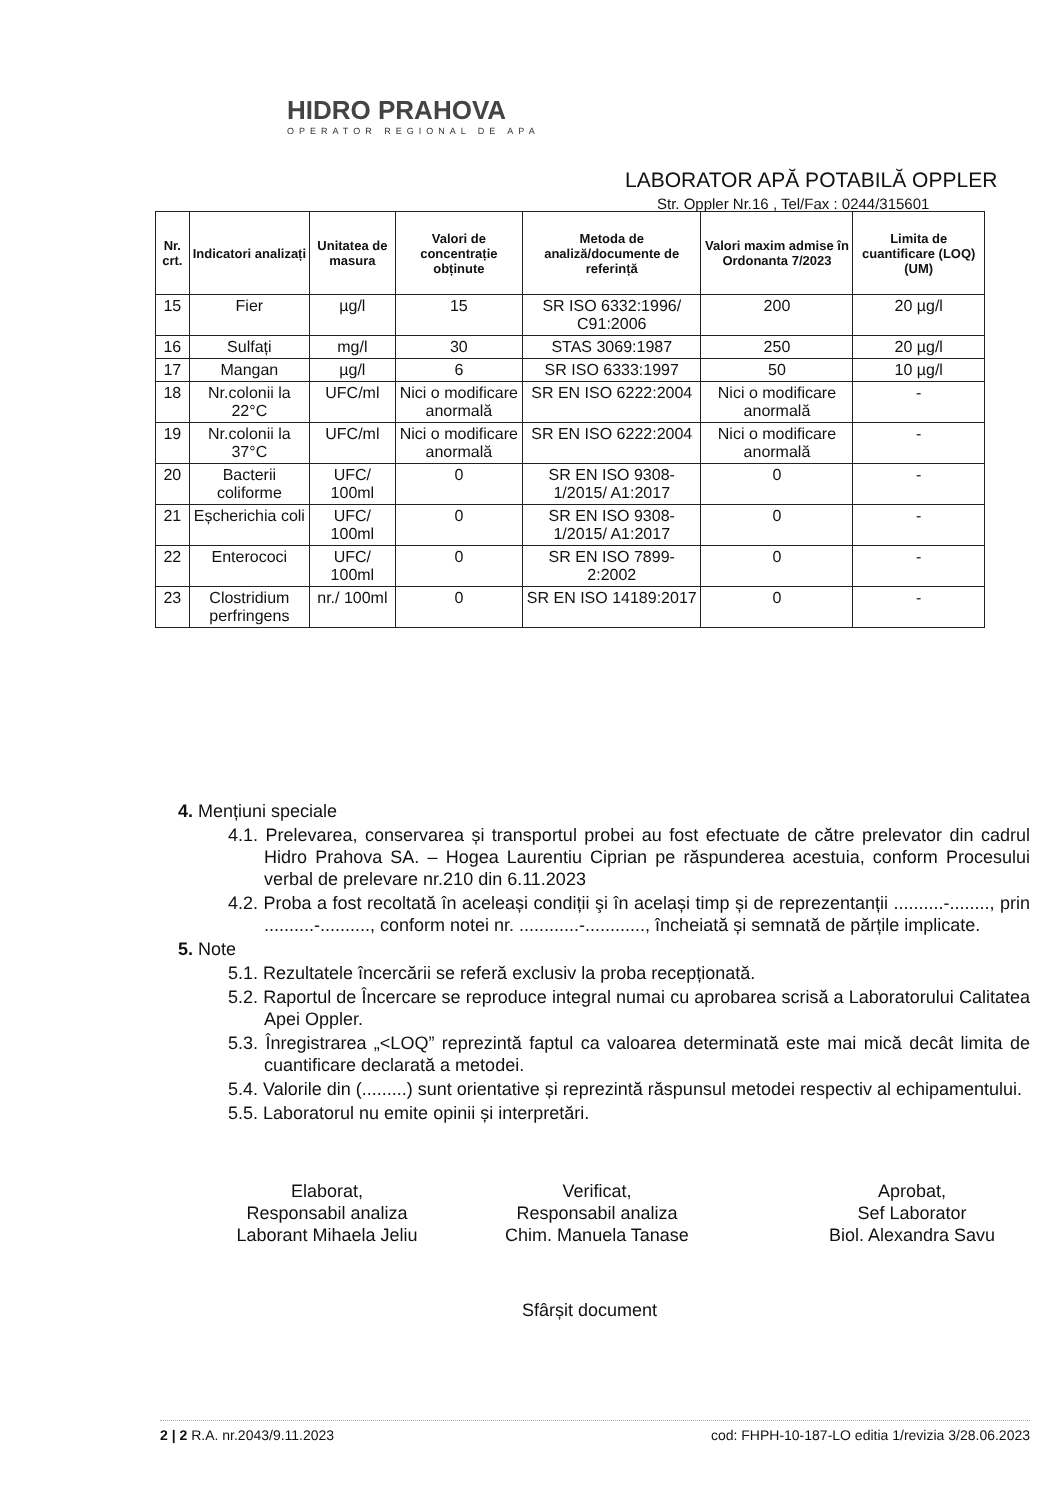HIDRO PRAHOVA
OPERATOR REGIONAL DE APA
LABORATOR APĂ POTABILĂ OPPLER
Str. Oppler Nr.16 , Tel/Fax : 0244/315601
| Nr. crt. | Indicatori analizați | Unitatea de masura | Valori de concentrație obținute | Metoda de analiză/documente de referință | Valori maxim admise în Ordonanta 7/2023 | Limita de cuantificare (LOQ) (UM) |
| --- | --- | --- | --- | --- | --- | --- |
| 15 | Fier | µg/l | 15 | SR ISO 6332:1996/ C91:2006 | 200 | 20 µg/l |
| 16 | Sulfați | mg/l | 30 | STAS 3069:1987 | 250 | 20 µg/l |
| 17 | Mangan | µg/l | 6 | SR ISO 6333:1997 | 50 | 10 µg/l |
| 18 | Nr.colonii la 22°C | UFC/ml | Nici o modificare anormală | SR EN ISO 6222:2004 | Nici o modificare anormală | - |
| 19 | Nr.colonii la 37°C | UFC/ml | Nici o modificare anormală | SR EN ISO 6222:2004 | Nici o modificare anormală | - |
| 20 | Bacterii coliforme | UFC/ 100ml | 0 | SR EN ISO 9308-1/2015/ A1:2017 | 0 | - |
| 21 | Eșcherichia coli | UFC/ 100ml | 0 | SR EN ISO 9308-1/2015/ A1:2017 | 0 | - |
| 22 | Enterococi | UFC/ 100ml | 0 | SR EN ISO 7899-2:2002 | 0 | - |
| 23 | Clostridium perfringens | nr./ 100ml | 0 | SR EN ISO 14189:2017 | 0 | - |
4. Mențiuni speciale
4.1. Prelevarea, conservarea și transportul probei au fost efectuate de către prelevator din cadrul Hidro Prahova SA. – Hogea Laurentiu Ciprian pe răspunderea acestuia, conform Procesului verbal de prelevare nr.210 din 6.11.2023
4.2. Proba a fost recoltată în aceleași condiții şi în același timp și de reprezentanții ..........-........, prin ..........-.........., conform notei nr. ............-............, încheiată și semnată de părțile implicate.
5. Note
5.1. Rezultatele încercării se referă exclusiv la proba recepționată.
5.2. Raportul de Încercare se reproduce integral numai cu aprobarea scrisă a Laboratorului Calitatea Apei Oppler.
5.3. Înregistrarea „<LOQ” reprezintă faptul ca valoarea determinată este mai mică decât limita de cuantificare declarată a metodei.
5.4. Valorile din (.........) sunt orientative și reprezintă răspunsul metodei respectiv al echipamentului.
5.5. Laboratorul nu emite opinii și interpretări.
Elaborat,
Responsabil analiza
Laborant Mihaela Jeliu
Verificat,
Responsabil analiza
Chim. Manuela Tanase
Aprobat,
Sef Laborator
Biol. Alexandra Savu
Sfârșit document
2 | 2 R.A. nr.2043/9.11.2023 cod: FHPH-10-187-LO editia 1/revizia 3/28.06.2023